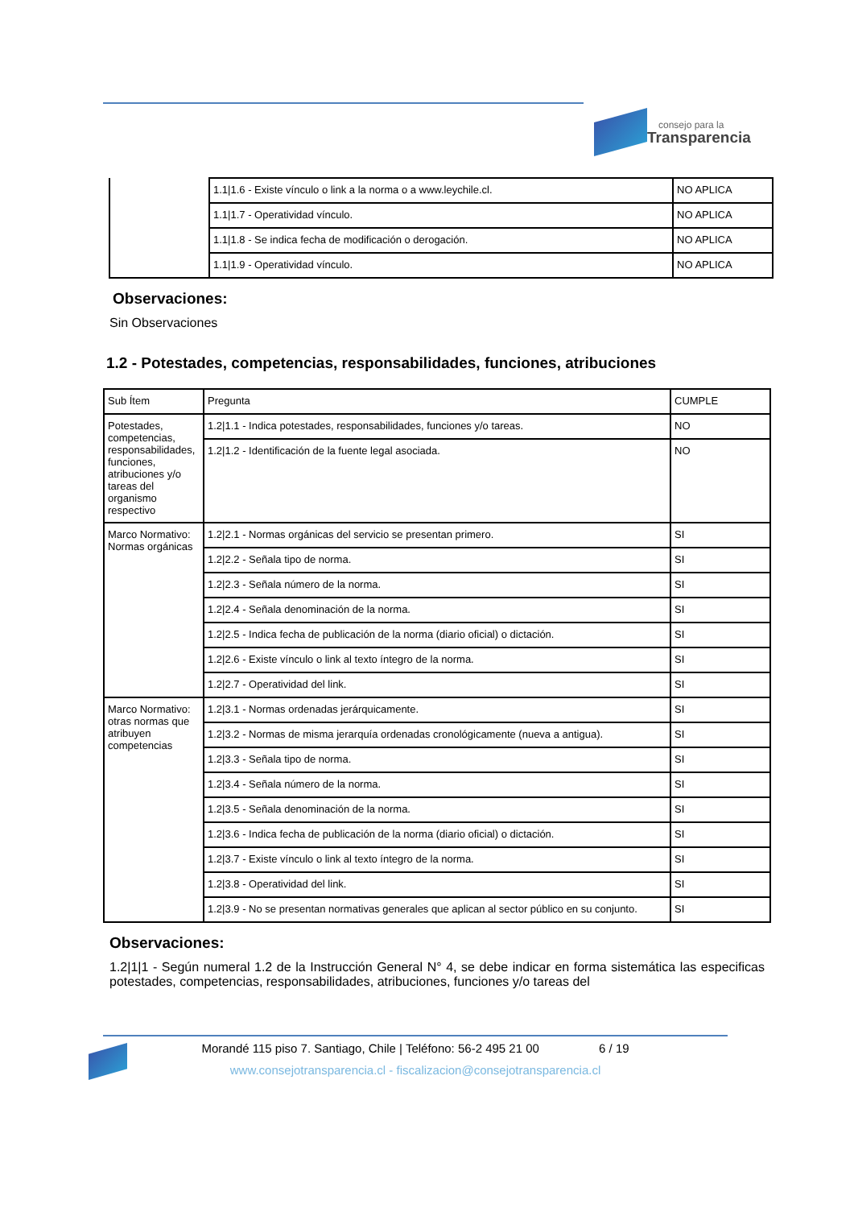consejo para la
Transparencia
| | 1.1/1.6 - Existe vínculo o link a la norma o a www.leychile.cl. | NO APLICA |
| | 1.1/1.7 - Operatividad vínculo. | NO APLICA |
| | 1.1/1.8 - Se indica fecha de modificación o derogación. | NO APLICA |
| | 1.1/1.9 - Operatividad vínculo. | NO APLICA |
Observaciones:
Sin Observaciones
1.2 - Potestades, competencias, responsabilidades, funciones, atribuciones
| Sub Ítem | Pregunta | CUMPLE |
| Potestades, competencias, responsabilidades, funciones, atribuciones y/o tareas del organismo respectivo | 1.2/1.1 - Indica potestades, responsabilidades, funciones y/o tareas. | NO |
| | 1.2/1.2 - Identificación de la fuente legal asociada. | NO |
| Marco Normativo: Normas orgánicas | 1.2/2.1 - Normas orgánicas del servicio se presentan primero. | SI |
| | 1.2/2.2 - Señala tipo de norma. | SI |
| | 1.2/2.3 - Señala número de la norma. | SI |
| | 1.2/2.4 - Señala denominación de la norma. | SI |
| | 1.2/2.5 - Indica fecha de publicación de la norma (diario oficial) o dictación. | SI |
| | 1.2/2.6 - Existe vínculo o link al texto íntegro de la norma. | SI |
| | 1.2/2.7 - Operatividad del link. | SI |
| Marco Normativo: otras normas que atribuyen competencias | 1.2/3.1 - Normas ordenadas jerárquicamente. | SI |
| | 1.2/3.2 - Normas de misma jerarquía ordenadas cronológicamente (nueva a antigua). | SI |
| | 1.2/3.3 - Señala tipo de norma. | SI |
| | 1.2/3.4 - Señala número de la norma. | SI |
| | 1.2/3.5 - Señala denominación de la norma. | SI |
| | 1.2/3.6 - Indica fecha de publicación de la norma (diario oficial) o dictación. | SI |
| | 1.2/3.7 - Existe vínculo o link al texto íntegro de la norma. | SI |
| | 1.2/3.8 - Operatividad del link. | SI |
| | 1.2/3.9 - No se presentan normativas generales que aplican al sector público en su conjunto. | SI |
Observaciones:
1.2|1|1 - Según numeral 1.2 de la Instrucción General N° 4, se debe indicar en forma sistemática las especificas potestades, competencias, responsabilidades, atribuciones, funciones y/o tareas del
Morandé 115 piso 7. Santiago, Chile | Teléfono: 56-2 495 21 00 6 / 19
www.consejotransparencia.cl - fiscalizacion@consejotransparencia.cl